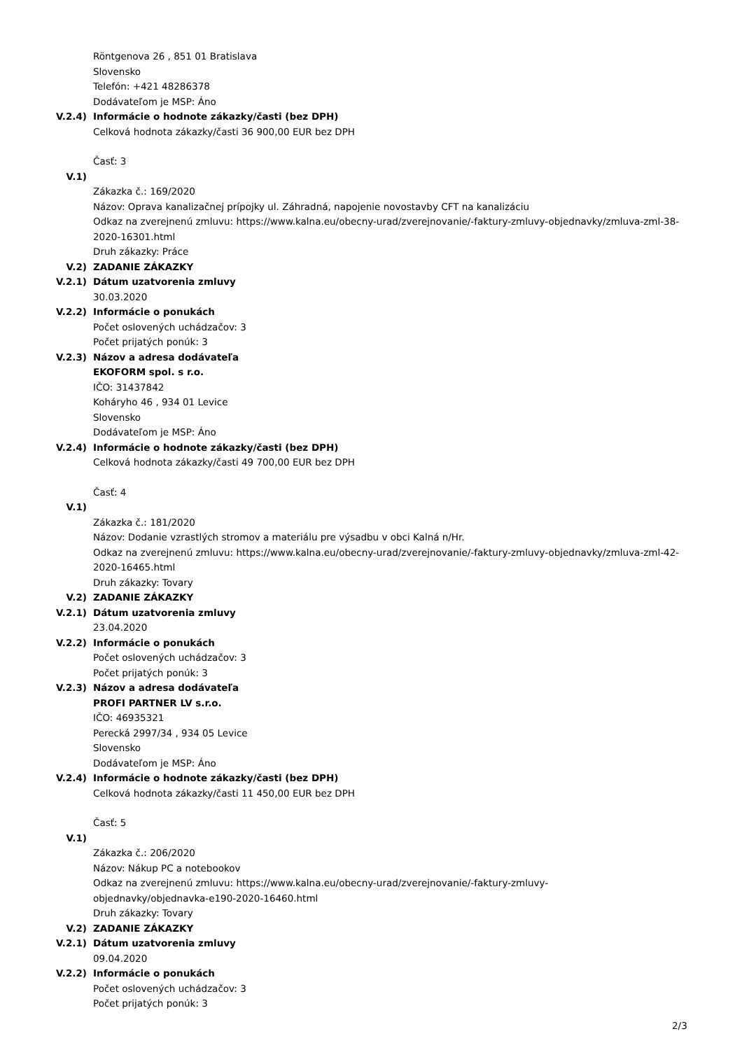Röntgenova 26 , 851 01 Bratislava
Slovensko
Telefón: +421 48286378
Dodávateľom je MSP: Áno
V.2.4) Informácie o hodnote zákazky/časti (bez DPH)
Celková hodnota zákazky/časti 36 900,00 EUR bez DPH
Časť: 3
V.1)
Zákazka č.: 169/2020
Názov: Oprava kanalizačnej prípojky ul. Záhradná, napojenie novostavby CFT na kanalizáciu
Odkaz na zverejnenú zmluvu: https://www.kalna.eu/obecny-urad/zverejnovanie/-faktury-zmluvy-objednavky/zmluva-zml-38-2020-16301.html
Druh zákazky: Práce
V.2) ZADANIE ZÁKAZKY
V.2.1) Dátum uzatvorenia zmluvy
30.03.2020
V.2.2) Informácie o ponukách
Počet oslovených uchádzačov: 3
Počet prijatých ponúk: 3
V.2.3) Názov a adresa dodávateľa
EKOFORM spol. s r.o.
IČO: 31437842
Koháryho 46 , 934 01 Levice
Slovensko
Dodávateľom je MSP: Áno
V.2.4) Informácie o hodnote zákazky/časti (bez DPH)
Celková hodnota zákazky/časti 49 700,00 EUR bez DPH
Časť: 4
V.1)
Zákazka č.: 181/2020
Názov: Dodanie vzrastlých stromov a materiálu pre výsadbu v obci Kalná n/Hr.
Odkaz na zverejnenú zmluvu: https://www.kalna.eu/obecny-urad/zverejnovanie/-faktury-zmluvy-objednavky/zmluva-zml-42-2020-16465.html
Druh zákazky: Tovary
V.2) ZADANIE ZÁKAZKY
V.2.1) Dátum uzatvorenia zmluvy
23.04.2020
V.2.2) Informácie o ponukách
Počet oslovených uchádzačov: 3
Počet prijatých ponúk: 3
V.2.3) Názov a adresa dodávateľa
PROFI PARTNER LV s.r.o.
IČO: 46935321
Perecká 2997/34 , 934 05 Levice
Slovensko
Dodávateľom je MSP: Áno
V.2.4) Informácie o hodnote zákazky/časti (bez DPH)
Celková hodnota zákazky/časti 11 450,00 EUR bez DPH
Časť: 5
V.1)
Zákazka č.: 206/2020
Názov: Nákup PC a notebookov
Odkaz na zverejnenú zmluvu: https://www.kalna.eu/obecny-urad/zverejnovanie/-faktury-zmluvy-
objednavky/objednavka-e190-2020-16460.html
Druh zákazky: Tovary
V.2) ZADANIE ZÁKAZKY
V.2.1) Dátum uzatvorenia zmluvy
09.04.2020
V.2.2) Informácie o ponukách
Počet oslovených uchádzačov: 3
Počet prijatých ponúk: 3
2/3